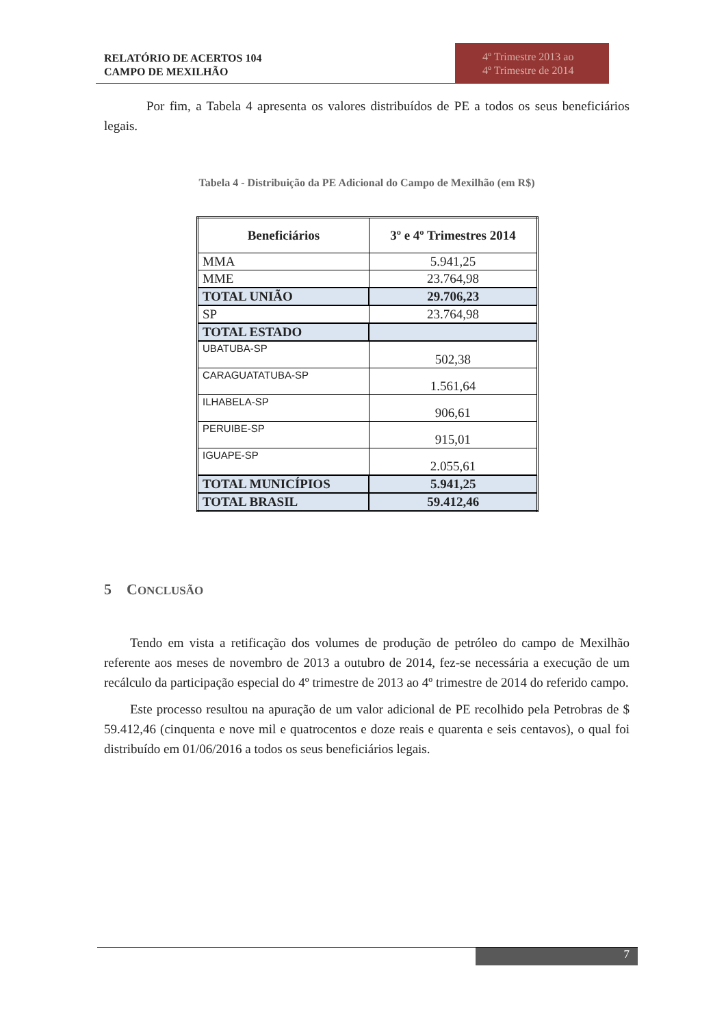RELATÓRIO DE ACERTOS 104
CAMPO DE MEXILHÃO
4º Trimestre 2013 ao
4º Trimestre de 2014
Por fim, a Tabela 4 apresenta os valores distribuídos de PE a todos os seus beneficiários legais.
Tabela 4 - Distribuição da PE Adicional do Campo de Mexilhão (em R$)
| Beneficiários | 3º e 4º Trimestres 2014 |
| --- | --- |
| MMA | 5.941,25 |
| MME | 23.764,98 |
| TOTAL UNIÃO | 29.706,23 |
| SP | 23.764,98 |
| TOTAL ESTADO | |
| UBATUBA-SP | 502,38 |
| CARAGUATATUBA-SP | 1.561,64 |
| ILHABELA-SP | 906,61 |
| PERUIBE-SP | 915,01 |
| IGUAPE-SP | 2.055,61 |
| TOTAL MUNICÍPIOS | 5.941,25 |
| TOTAL BRASIL | 59.412,46 |
5 CONCLUSÃO
Tendo em vista a retificação dos volumes de produção de petróleo do campo de Mexilhão referente aos meses de novembro de 2013 a outubro de 2014, fez-se necessária a execução de um recálculo da participação especial do 4º trimestre de 2013 ao 4º trimestre de 2014 do referido campo.
Este processo resultou na apuração de um valor adicional de PE recolhido pela Petrobras de $ 59.412,46 (cinquenta e nove mil e quatrocentos e doze reais e quarenta e seis centavos), o qual foi distribuído em 01/06/2016 a todos os seus beneficiários legais.
7